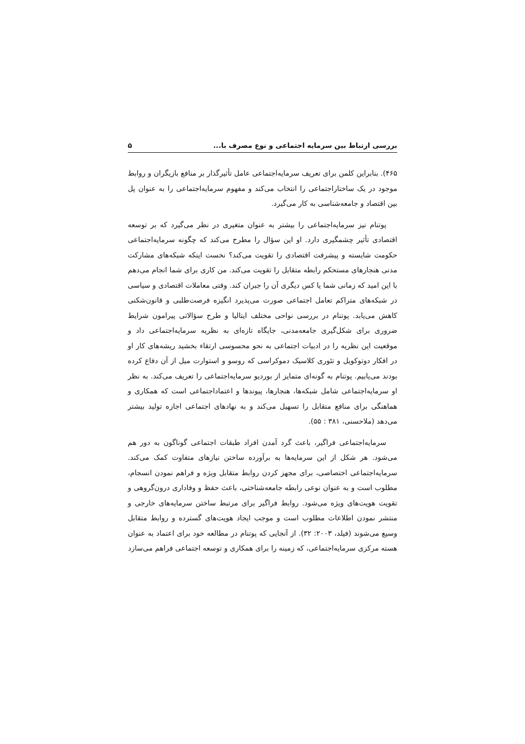بررسی ارتباط بین سرمایه اجتماعی و نوع مصرف با... ۵
۴۶۵). بنابراین کلمن برای تعریف سرمایه‌اجتماعی عامل تأثیرگذار بر منافع بازیگران و روابط موجود در یک ساختاراجتماعی را انتخاب می‌کند و مفهوم سرمایه‌اجتماعی را به عنوان پل بین اقتصاد و جامعه‌شناسی به کار می‌گیرد.
پوتنام نیز سرمایه‌اجتماعی را بیشتر به عنوان متغیری در نظر می‌گیرد که بر توسعه اقتصادی تأثیر چشمگیری دارد. او این سؤال را مطرح می‌کند که چگونه سرمایه‌اجتماعی حکومت شایسته و پیشرفت اقتصادی را تقویت می‌کند؟ نخست اینکه شبکه‌های مشارکت مدنی هنجارهای مستحکم رابطه متقابل را تقویت می‌کند. من کاری برای شما انجام می‌دهم با این امید که زمانی شما یا کس دیگری آن را جبران کند. وقتی معاملات اقتصادی و سیاسی در شبکه‌های متراکم تعامل اجتماعی صورت می‌پذیرد انگیزه فرصت‌طلبی و قانون‌شکنی کاهش می‌یابد. پوتنام در بررسی نواحی مختلف ایتالیا و طرح سؤالاتی پیرامون شرایط ضروری برای شکل‌گیری جامعه‌مدنی، جایگاه تازه‌ای به نظریه سرمایه‌اجتماعی داد و موقعیت این نظریه را در ادبیات اجتماعی به نحو محسوسی ارتقاء بخشید ریشه‌های کار او در افکار دوتوکویل و تئوری کلاسیک دموکراسی که روسو و استوارت میل از آن دفاع کرده بودند می‌یابیم. پوتنام به گونه‌ای متمایز از بوردیو سرمایه‌اجتماعی را تعریف می‌کند. به نظر او سرمایه‌اجتماعی شامل شبکه‌ها، هنجارها، پیوندها و اعتماداجتماعی است که همکاری و هماهنگی برای منافع متقابل را تسهیل می‌کند و به نهادهای اجتماعی اجازه تولید بیشتر می‌دهد (ملاحسنی، ۳۸۱ : ۵۵).
سرمایه‌اجتماعی فراگیر، باعث گرد آمدن افراد طبقات اجتماعی گوناگون به دور هم می‌شود. هر شکل از این سرمایه‌ها به برآورده ساختن نیازهای متفاوت کمک می‌کند. سرمایه‌اجتماعی اختصاصی، برای مجهز کردن روابط متقابل ویژه و فراهم نمودن انسجام، مطلوب است و به عنوان نوعی رابطه جامعه‌شناختی، باعث حفظ و وفاداری درون‌گروهی و تقویت هویت‌های ویژه می‌شود. روابط فراگیر برای مرتبط ساختن سرمایه‌های خارجی و منتشر نمودن اطلاعات مطلوب است و موجب ایجاد هویت‌های گسترده و روابط متقابل وسیع می‌شوند (فیلد، ۲۰۰۳: ۳۲). از آنجایی که پوتنام در مطالعه خود برای اعتماد به عنوان هسته مرکزی سرمایه‌اجتماعی، که زمینه را برای همکاری و توسعه اجتماعی فراهم می‌سازد